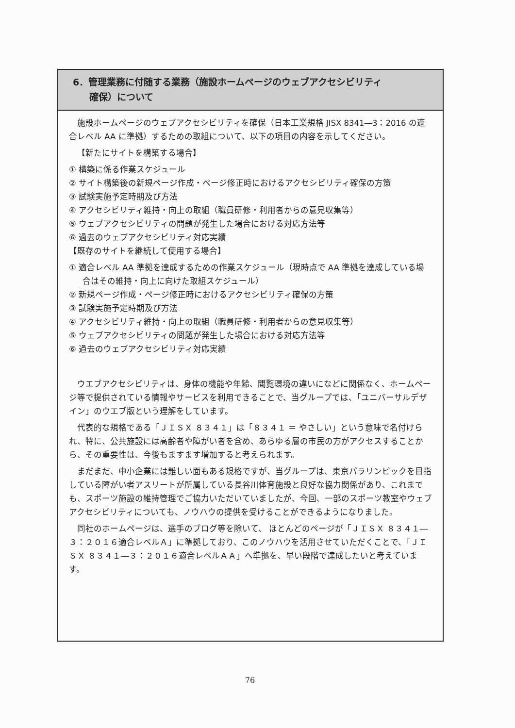6．管理業務に付随する業務（施設ホームページのウェブアクセシビリティ
確保）について
施設ホームページのウェブアクセシビリティを確保（日本工業規格 JISX 8341―3：2016 の適合レベル AA に準拠）するための取組について、以下の項目の内容を示してください。
【新たにサイトを構築する場合】
① 構築に係る作業スケジュール
② サイト構築後の新規ページ作成・ページ修正時におけるアクセシビリティ確保の方策
③ 試験実施予定時期及び方法
④ アクセシビリティ維持・向上の取組（職員研修・利用者からの意見収集等）
⑤ ウェブアクセシビリティの問題が発生した場合における対応方法等
⑥ 過去のウェブアクセシビリティ対応実績
【既存のサイトを継続して使用する場合】
① 適合レベル AA 準拠を達成するための作業スケジュール（現時点で AA 準拠を達成している場合はその維持・向上に向けた取組スケジュール）
② 新規ページ作成・ページ修正時におけるアクセシビリティ確保の方策
③ 試験実施予定時期及び方法
④ アクセシビリティ維持・向上の取組（職員研修・利用者からの意見収集等）
⑤ ウェブアクセシビリティの問題が発生した場合における対応方法等
⑥ 過去のウェブアクセシビリティ対応実績
ウエブアクセシビリティは、身体の機能や年齢、閲覧環境の違いになどに関係なく、ホームページ等で提供されている情報やサービスを利用できることで、当グループでは、「ユニバーサルデザイン」のウエブ版という理解をしています。
代表的な規格である「ＪＩＳＸ ８３４１」は「８３４１ ＝ やさしい」という意味で名付けられ、特に、公共施設には高齢者や障がい者を含め、あらゆる層の市民の方がアクセスすることから、その重要性は、今後もますます増加すると考えられます。
まだまだ、中小企業には難しい面もある規格ですが、当グループは、東京パラリンピックを目指している障がい者アスリートが所属している長谷川体育施設と良好な協力関係があり、これまでも、スポーツ施設の維持管理でご協力いただいていましたが、今回、一部のスポーツ教室やウェブアクセシビリティについても、ノウハウの提供を受けることができるようになりました。
同社のホームページは、選手のブログ等を除いて、 ほとんどのページが「ＪＩＳＸ ８３４１―３：２０１６適合レベルＡ」に準拠しており、このノウハウを活用させていただくことで、「ＪＩＳＸ ８３４１―３：２０１６適合レベルＡＡ」へ準拠を、早い段階で達成したいと考えています。
76